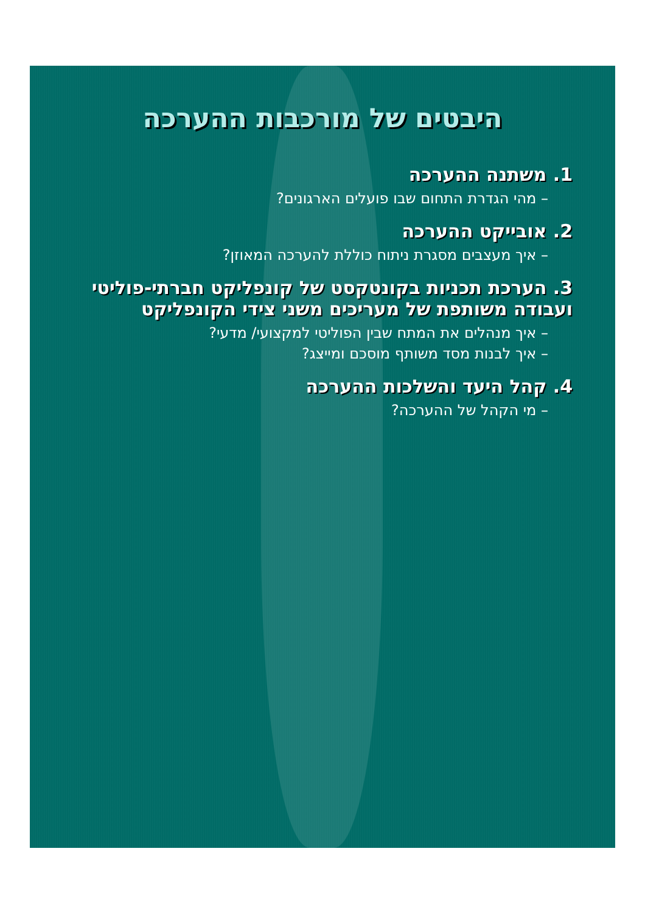היבטים של מורכבות ההערכה
1. משתנה ההערכה
– מהי הגדרת התחום שבו פועלים הארגונים?
2. אובייקט ההערכה
– איך מעצבים מסגרת ניתוח כוללת להערכה המאוזן?
3. הערכת תכניות בקונטקסט של קונפליקט חברתי-פוליטי ועבודה משותפת של מעריכים משני צידי הקונפליקט
– איך מנהלים את המתח שבין הפוליטי למקצועי/ מדעי?
– איך לבנות מסד משותף מוסכם ומייצג?
4. קהל היעד והשלכות ההערכה
– מי הקהל של ההערכה?